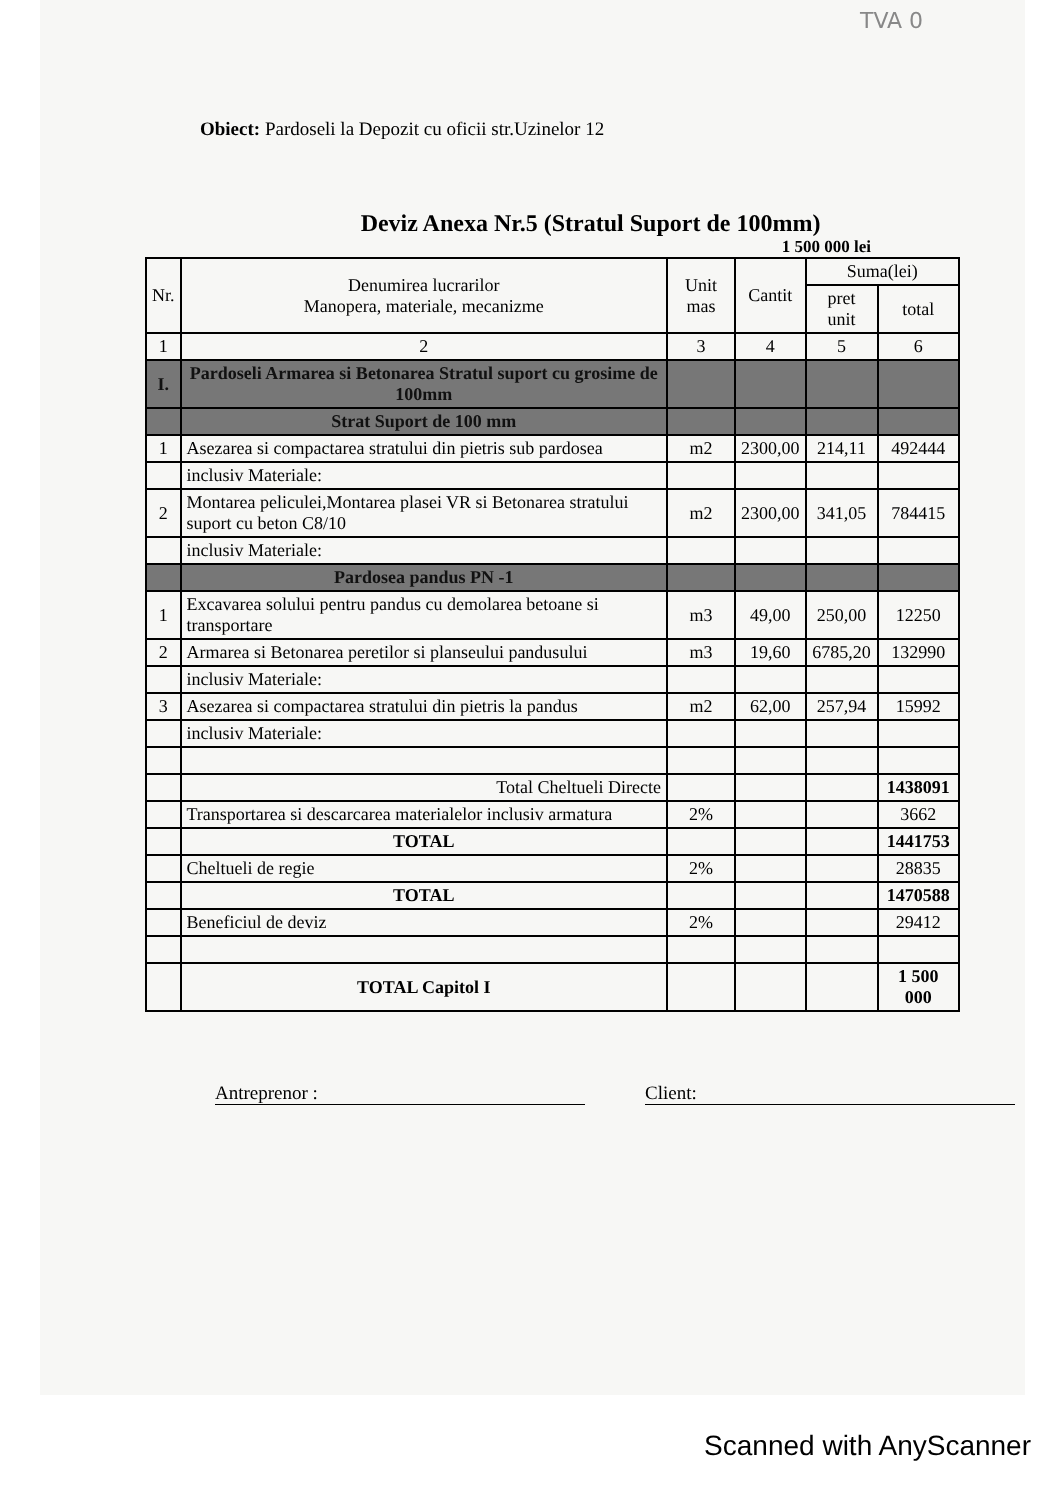TVA 0
Obiect: Pardoseli la Depozit cu oficii str.Uzinelor 12
Deviz Anexa Nr.5 (Stratul Suport de 100mm)
1 500 000 lei
| Nr. | Denumirea lucrarilor Manopera, materiale, mecanizme | Unit mas | Cantit | Suma(lei) | |
| --- | --- | --- | --- | --- | --- |
| | | | | pret unit | total |
| 1 | 2 | 3 | 4 | 5 | 6 |
| I. | Pardoseli Armarea si Betonarea Stratul suport cu grosime de 100mm | | | | |
| | Strat Suport de 100 mm | | | | |
| 1 | Asezarea si compactarea stratului din pietris sub pardosea | m2 | 2300,00 | 214,11 | 492444 |
| | inclusiv Materiale: | | | | |
| 2 | Montarea peliculei,Montarea plasei VR si Betonarea stratului suport cu beton C8/10 | m2 | 2300,00 | 341,05 | 784415 |
| | inclusiv Materiale: | | | | |
| | Pardosea pandus PN -1 | | | | |
| 1 | Excavarea solului pentru pandus cu demolarea betoane si transportare | m3 | 49,00 | 250,00 | 12250 |
| 2 | Armarea si Betonarea peretilor si planseului pandusului | m3 | 19,60 | 6785,20 | 132990 |
| | inclusiv Materiale: | | | | |
| 3 | Asezarea si compactarea stratului din pietris la pandus | m2 | 62,00 | 257,94 | 15992 |
| | inclusiv Materiale: | | | | |
| | Total Cheltueli Directe | | | | 1438091 |
| | Transportarea si descarcarea materialelor inclusiv armatura | 2% | | | 3662 |
| | TOTAL | | | | 1441753 |
| | Cheltueli de regie | 2% | | | 28835 |
| | TOTAL | | | | 1470588 |
| | Beneficiul de deviz | 2% | | | 29412 |
| | TOTAL Capitol I | | | | 1 500 000 |
Antreprenor : Client:
Scanned with AnyScanner